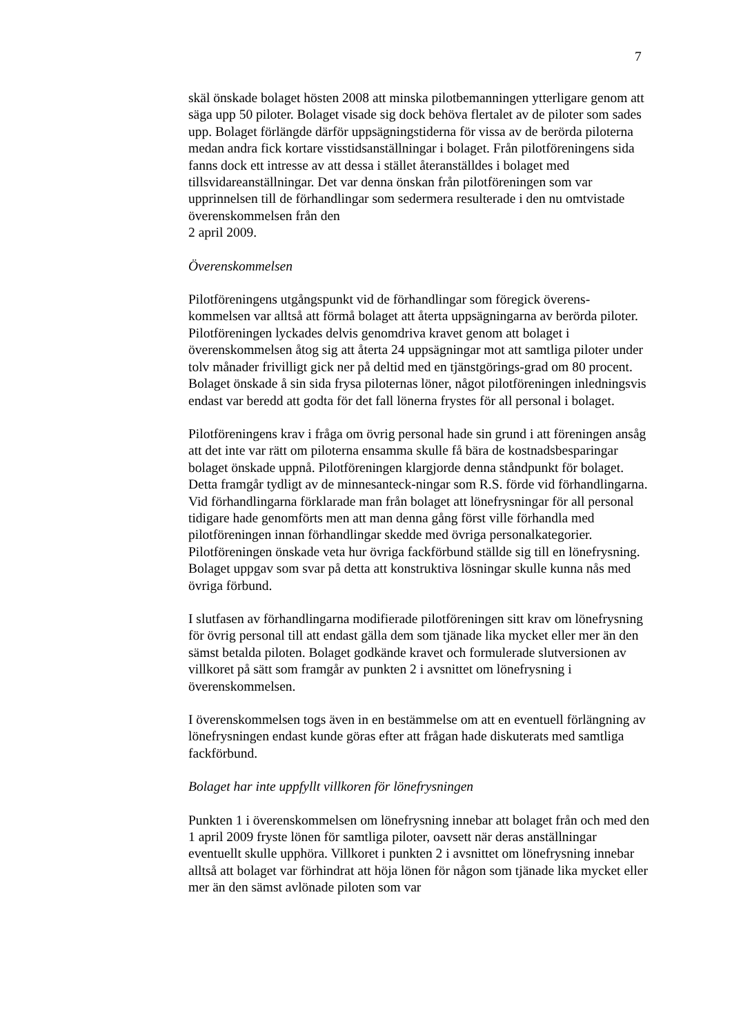7
skäl önskade bolaget hösten 2008 att minska pilotbemanningen ytterligare genom att säga upp 50 piloter. Bolaget visade sig dock behöva flertalet av de piloter som sades upp. Bolaget förlängde därför uppsägningstiderna för vissa av de berörda piloterna medan andra fick kortare visstidsanställningar i bolaget. Från pilotföreningens sida fanns dock ett intresse av att dessa i stället återanställdes i bolaget med tillsvidareanställningar. Det var denna önskan från pilotföreningen som var upprinnelsen till de förhandlingar som sedermera resulterade i den nu omtvistade överenskommelsen från den
2 april 2009.
Överenskommelsen
Pilotföreningens utgångspunkt vid de förhandlingar som föregick överens-kommelsen var alltså att förmå bolaget att återta uppsägningarna av berörda piloter. Pilotföreningen lyckades delvis genomdriva kravet genom att bolaget i överenskommelsen åtog sig att återta 24 uppsägningar mot att samtliga piloter under tolv månader frivilligt gick ner på deltid med en tjänstgörings-grad om 80 procent. Bolaget önskade å sin sida frysa piloternas löner, något pilotföreningen inledningsvis endast var beredd att godta för det fall lönerna frystes för all personal i bolaget.
Pilotföreningens krav i fråga om övrig personal hade sin grund i att föreningen ansåg att det inte var rätt om piloterna ensamma skulle få bära de kostnadsbesparingar bolaget önskade uppnå. Pilotföreningen klargjorde denna ståndpunkt för bolaget. Detta framgår tydligt av de minnesanteck-ningar som R.S. förde vid förhandlingarna. Vid förhandlingarna förklarade man från bolaget att lönefrysningar för all personal tidigare hade genomförts men att man denna gång först ville förhandla med pilotföreningen innan förhandlingar skedde med övriga personalkategorier. Pilotföreningen önskade veta hur övriga fackförbund ställde sig till en lönefrysning. Bolaget uppgav som svar på detta att konstruktiva lösningar skulle kunna nås med övriga förbund.
I slutfasen av förhandlingarna modifierade pilotföreningen sitt krav om lönefrysning för övrig personal till att endast gälla dem som tjänade lika mycket eller mer än den sämst betalda piloten. Bolaget godkände kravet och formulerade slutversionen av villkoret på sätt som framgår av punkten 2 i avsnittet om lönefrysning i överenskommelsen.
I överenskommelsen togs även in en bestämmelse om att en eventuell förlängning av lönefrysningen endast kunde göras efter att frågan hade diskuterats med samtliga fackförbund.
Bolaget har inte uppfyllt villkoren för lönefrysningen
Punkten 1 i överenskommelsen om lönefrysning innebar att bolaget från och med den 1 april 2009 fryste lönen för samtliga piloter, oavsett när deras anställningar eventuellt skulle upphöra. Villkoret i punkten 2 i avsnittet om lönefrysning innebar alltså att bolaget var förhindrat att höja lönen för någon som tjänade lika mycket eller mer än den sämst avlönade piloten som var